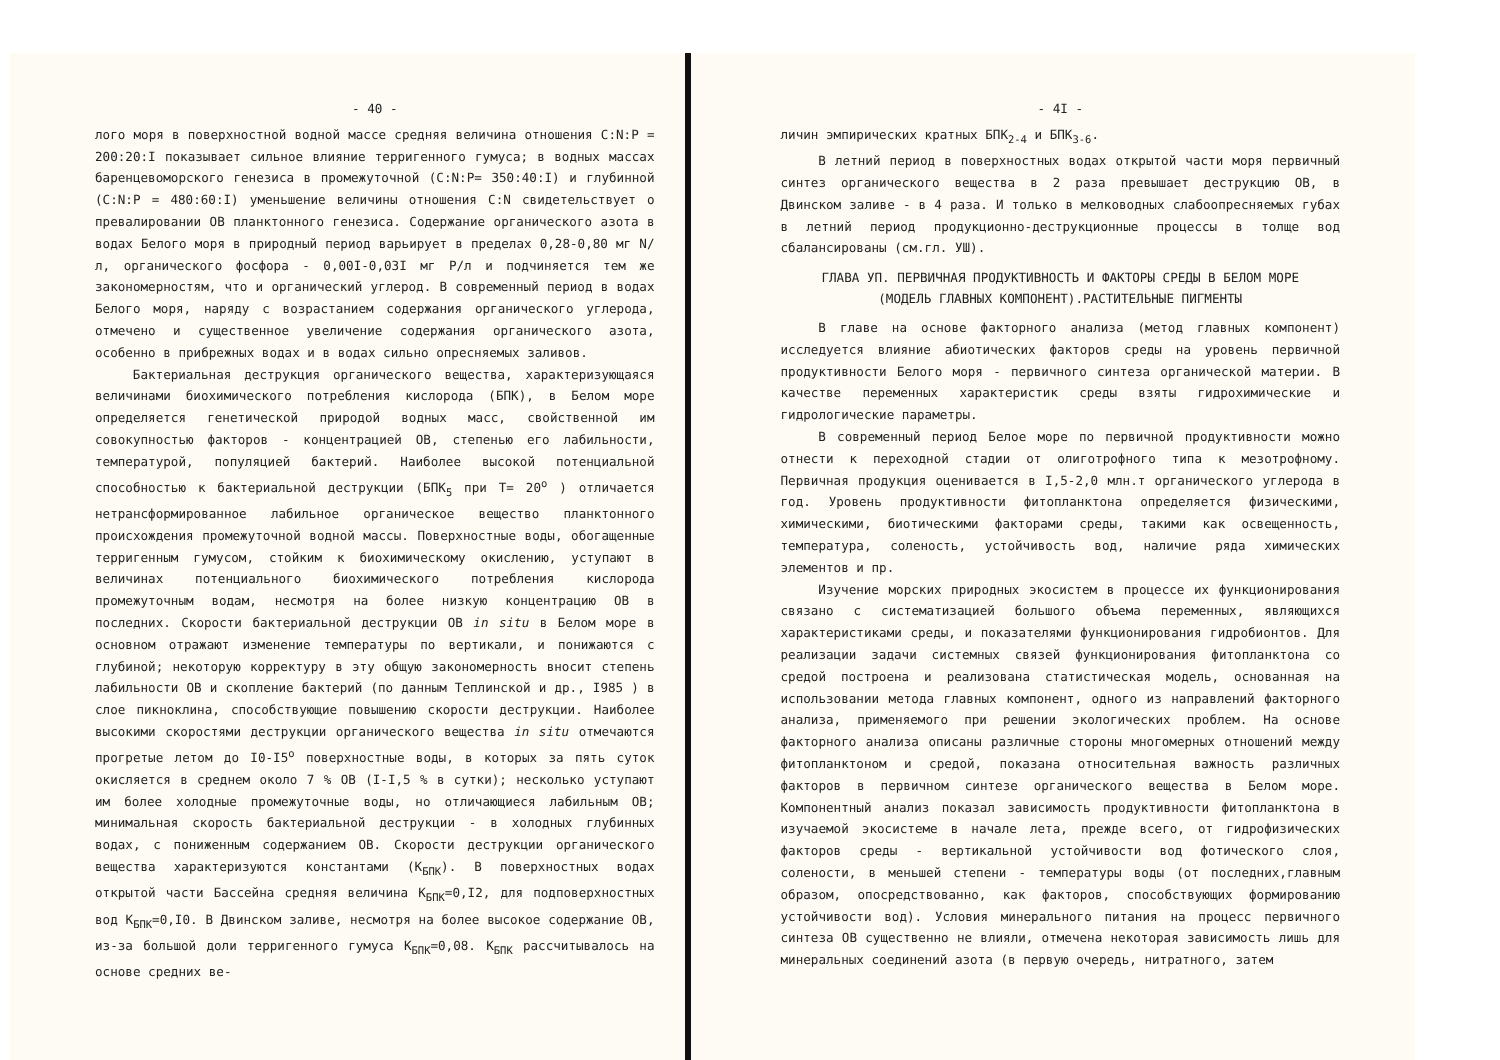- 40 -
лого моря в поверхностной водной массе средняя величина отношения C:N:P = 200:20:I показывает сильное влияние терригенного гумуса; в водных массах баренцевоморского генезиса в промежуточной (C:N:P= 350:40:I) и глубинной (C:N:P = 480:60:I) уменьшение величины отношения C:N свидетельствует о превалировании ОВ планктонного генезиса. Содержание органического азота в водах Белого моря в природный период варьирует в пределах 0,28-0,80 мг N/л, органического фосфора - 0,00I-0,03I мг Р/л и подчиняется тем же закономерностям, что и органический углерод. В современный период в водах Белого моря, наряду с возрастанием содержания органического углерода, отмечено и существенное увеличение содержания органического азота, особенно в прибрежных водах и в водах сильно опресняемых заливов.
Бактериальная деструкция органического вещества, характеризующаяся величинами биохимического потребления кислорода (БПК), в Белом море определяется генетической природой водных масс, свойственной им совокупностью факторов - концентрацией ОВ, степенью его лабильности, температурой, популяцией бактерий. Наиболее высокой потенциальной способностью к бактериальной деструкции (БПК<sub>5</sub> при T= 20<sup>o</sup> ) отличается нетрансформированное лабильное органическое вещество планктонного происхождения промежуточной водной массы. Поверхностные воды, обогащенные терригенным гумусом, стойким к биохимическому окислению, уступают в величинах потенциального биохимического потребления кислорода промежуточным водам, несмотря на более низкую концентрацию ОВ в последних. Скорости бактериальной деструкции ОВ in situ в Белом море в основном отражают изменение температуры по вертикали, и понижаются с глубиной; некоторую корректуру в эту общую закономерность вносит степень лабильности ОВ и скопление бактерий (по данным Теплинской и др., I985 ) в слое пикноклина, способствующие повышению скорости деструкции. Наиболее высокими скоростями деструкции органического вещества in situ отмечаются прогретые летом до I0-I5<sup>o</sup> поверхностные воды, в которых за пять суток окисляется в среднем около 7 % ОВ (I-I,5 % в сутки); несколько уступают им более холодные промежуточные воды, но отличающиеся лабильным ОВ; минимальная скорость бактериальной деструкции - в холодных глубинных водах, с пониженным содержанием ОВ. Скорости деструкции органического вещества характеризуются константами (K<sub>БПК</sub>). В поверхностных водах открытой части Бассейна средняя величина K<sub>БПК</sub>=0,I2, для подповерхностных вод K<sub>БПК</sub>=0,I0. В Двинском заливе, несмотря на более высокое содержание ОВ, из-за большой доли терригенного гумуса K<sub>БПК</sub>=0,08. K<sub>БПК</sub> рассчитывалось на основе средних ве-
- 4I -
личин эмпирических кратных БПК<sub>2-4</sub> и БПК<sub>3-6</sub>.
В летний период в поверхностных водах открытой части моря первичный синтез органического вещества в 2 раза превышает деструкцию ОВ, в Двинском заливе - в 4 раза. И только в мелководных слабоопресняемых губах в летний период продукционно-деструкционные процессы в толще вод сбалансированы (см.гл. УШ).
ГЛАВА УП. ПЕРВИЧНАЯ ПРОДУКТИВНОСТЬ И ФАКТОРЫ СРЕДЫ В БЕЛОМ МОРЕ
(МОДЕЛЬ ГЛАВНЫХ КОМПОНЕНТ).РАСТИТЕЛЬНЫЕ ПИГМЕНТЫ
В главе на основе факторного анализа (метод главных компонент) исследуется влияние абиотических факторов среды на уровень первичной продуктивности Белого моря - первичного синтеза органической материи. В качестве переменных характеристик среды взяты гидрохимические и гидрологические параметры.
В современный период Белое море по первичной продуктивности можно отнести к переходной стадии от олиготрофного типа к мезотрофному. Первичная продукция оценивается в I,5-2,0 млн.т органического углерода в год. Уровень продуктивности фитопланктона определяется физическими, химическими, биотическими факторами среды, такими как освещенность, температура, соленость, устойчивость вод, наличие ряда химических элементов и пр.
Изучение морских природных экосистем в процессе их функционирования связано с систематизацией большого объема переменных, являющихся характеристиками среды, и показателями функционирования гидробионтов. Для реализации задачи системных связей функционирования фитопланктона со средой построена и реализована статистическая модель, основанная на использовании метода главных компонент, одного из направлений факторного анализа, применяемого при решении экологических проблем. На основе факторного анализа описаны различные стороны многомерных отношений между фитопланктоном и средой, показана относительная важность различных факторов в первичном синтезе органического вещества в Белом море. Компонентный анализ показал зависимость продуктивности фитопланктона в изучаемой экосистеме в начале лета, прежде всего, от гидрофизических факторов среды - вертикальной устойчивости вод фотического слоя, солености, в меньшей степени - температуры воды (от последних,главным образом, опосредствованно, как факторов, способствующих формированию устойчивости вод). Условия минерального питания на процесс первичного синтеза ОВ существенно не влияли, отмечена некоторая зависимость лишь для минеральных соединений азота (в первую очередь, нитратного, затем